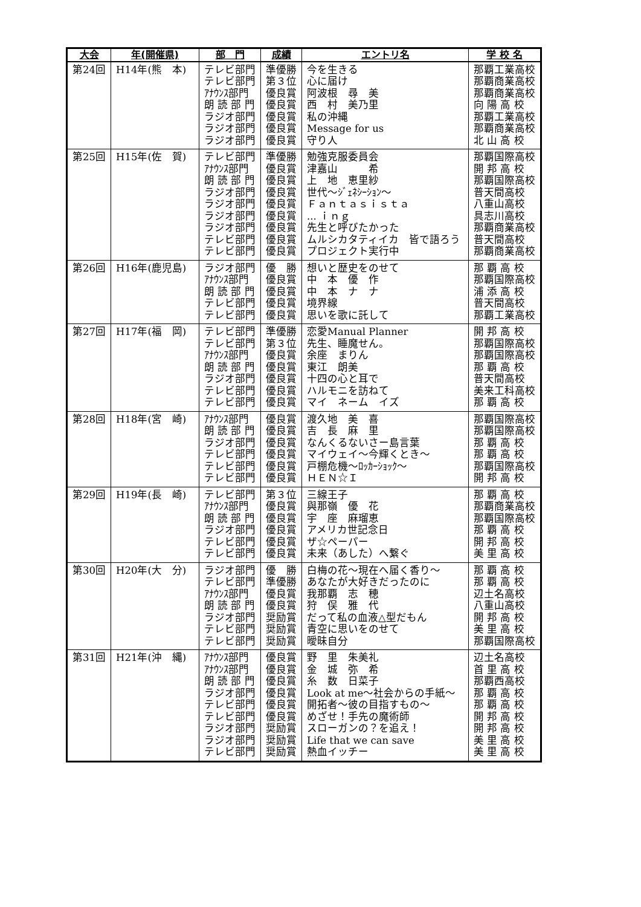| 大会 | 年(開催県) | 部 門 | 成績 | エントリ名 | 学 校 名 |
| --- | --- | --- | --- | --- | --- |
| 第24回 | H14年(熊 本) | テレビ部門 テレビ部門 ｱﾅｳﾝｽ部門 朗 読 部 門 ラジオ部門 ラジオ部門 ラジオ部門 | 準優勝 第３位 優良賞 優良賞 優良賞 優良賞 優良賞 | 今を生きる 心に届け 阿波根 尋 美 西 村 美乃里 私の沖縄 Message for us 守り人 | 那覇工業高校 那覇商業高校 那覇商業高校 向 陽 高 校 那覇工業高校 那覇商業高校 北 山 高 校 |
| 第25回 | H15年(佐 賀) | テレビ部門 ｱﾅｳﾝｽ部門 朗 読 部 門 ラジオ部門 ラジオ部門 ラジオ部門 ラジオ部門 テレビ部門 テレビ部門 | 準優勝 優良賞 優良賞 優良賞 優良賞 優良賞 優良賞 優良賞 優良賞 | 勉強克服委員会 津嘉山 希 上 地 恵里紗 世代～ｼﾞｪﾈｼｰｼｮﾝ～ Ｆａｎｔａｓｉｓｔａ ... ｉｎｇ 先生と呼びたかった ムルシカタティイカ 皆で語ろう プロジェクト実行中 | 那覇国際高校 開 邦 高 校 那覇国際高校 普天間高校 八重山高校 具志川高校 那覇商業高校 普天間高校 那覇商業高校 |
| 第26回 | H16年(鹿児島) | ラジオ部門 ｱﾅｳﾝｽ部門 朗 読 部 門 テレビ部門 テレビ部門 | 優 勝 優良賞 優良賞 優良賞 優良賞 | 想いと歴史をのせて 中 本 優 作 中 本 ナ ナ 境界線 思いを歌に託して | 那 覇 高 校 那覇国際高校 浦 添 高 校 普天間高校 那覇工業高校 |
| 第27回 | H17年(福 岡) | テレビ部門 テレビ部門 ｱﾅｳﾝｽ部門 朗 読 部 門 ラジオ部門 テレビ部門 テレビ部門 | 準優勝 第３位 優良賞 優良賞 優良賞 優良賞 優良賞 | 恋愛Manual Planner 先生、睡魔せん。 余座 まりん 東江 朗美 十四の心と耳で ハルモニを訪ねて マイ ネーム イズ | 開 邦 高 校 那覇国際高校 那覇国際高校 那 覇 高 校 普天間高校 美来工科高校 那 覇 高 校 |
| 第28回 | H18年(宮 崎) | ｱﾅｳﾝｽ部門 朗 読 部 門 ラジオ部門 テレビ部門 テレビ部門 テレビ部門 | 優良賞 優良賞 優良賞 優良賞 優良賞 優良賞 | 渡久地 美 喜 吉 長 麻 里 なんくるないさー島言葉 マイウェイ～今輝くとき～ 戸棚危機～ﾛｯｶｰｼｮｯｸ～ ＨＥＮ☆Ｉ | 那覇国際高校 那覇国際高校 那 覇 高 校 那 覇 高 校 那覇国際高校 開 邦 高 校 |
| 第29回 | H19年(長 崎) | テレビ部門 ｱﾅｳﾝｽ部門 朗 読 部 門 ラジオ部門 テレビ部門 テレビ部門 | 第３位 優良賞 優良賞 優良賞 優良賞 優良賞 | 三線王子 與那嶺 優 花 宇 座 麻瑠恵 アメリカ世記念日 ザ☆ペーパー 未来（あした）へ繋ぐ | 那 覇 高 校 那覇商業高校 那覇国際高校 那 覇 高 校 開 邦 高 校 美 里 高 校 |
| 第30回 | H20年(大 分) | ラジオ部門 テレビ部門 ｱﾅｳﾝｽ部門 朗 読 部 門 ラジオ部門 テレビ部門 テレビ部門 | 優 勝 準優勝 優良賞 優良賞 奨励賞 奨励賞 奨励賞 | 白梅の花～現在へ届く香り～ あなたが大好きだったのに 我那覇 志 穂 狩 俣 雅 代 だって私の血液△型だもん 青空に思いをのせて 曖昧自分 | 那 覇 高 校 那 覇 高 校 辺土名高校 八重山高校 開 邦 高 校 美 里 高 校 那覇国際高校 |
| 第31回 | H21年(沖 縄) | ｱﾅｳﾝｽ部門 ｱﾅｳﾝｽ部門 朗 読 部 門 ラジオ部門 テレビ部門 テレビ部門 ラジオ部門 ラジオ部門 テレビ部門 | 優良賞 優良賞 優良賞 優良賞 優良賞 優良賞 奨励賞 奨励賞 奨励賞 | 野 里 朱美礼 金 城 弥 希 糸 数 日菜子 Look at me～社会からの手紙～ 開拓者～彼の目指すもの～ めざせ！手先の魔術師 スローガンの？を追え！ Life that we can save 熱血イッチー | 辺土名高校 首 里 高 校 那覇西高校 那 覇 高 校 那 覇 高 校 開 邦 高 校 開 邦 高 校 美 里 高 校 美 里 高 校 |